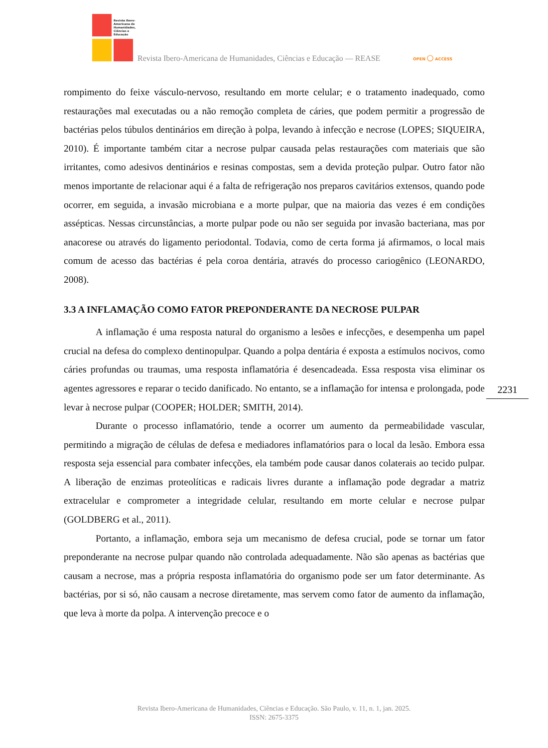Revista Ibero-Americana de Humanidades, Ciências e Educação
Revista Ibero-Americana de Humanidades, Ciências e Educação — REASE OPEN ○ ACCESS
rompimento do feixe vásculo-nervoso, resultando em morte celular; e o tratamento inadequado, como restaurações mal executadas ou a não remoção completa de cáries, que podem permitir a progressão de bactérias pelos túbulos dentinários em direção à polpa, levando à infecção e necrose (LOPES; SIQUEIRA, 2010). É importante também citar a necrose pulpar causada pelas restaurações com materiais que são irritantes, como adesivos dentinários e resinas compostas, sem a devida proteção pulpar. Outro fator não menos importante de relacionar aqui é a falta de refrigeração nos preparos cavitários extensos, quando pode ocorrer, em seguida, a invasão microbiana e a morte pulpar, que na maioria das vezes é em condições assépticas. Nessas circunstâncias, a morte pulpar pode ou não ser seguida por invasão bacteriana, mas por anacorese ou através do ligamento periodontal. Todavia, como de certa forma já afirmamos, o local mais comum de acesso das bactérias é pela coroa dentária, através do processo cariogênico (LEONARDO, 2008).
3.3 A INFLAMAÇÃO COMO FATOR PREPONDERANTE DA NECROSE PULPAR
A inflamação é uma resposta natural do organismo a lesões e infecções, e desempenha um papel crucial na defesa do complexo dentinopulpar. Quando a polpa dentária é exposta a estímulos nocivos, como cáries profundas ou traumas, uma resposta inflamatória é desencadeada. Essa resposta visa eliminar os agentes agressores e reparar o tecido danificado. No entanto, se a inflamação for intensa e prolongada, pode levar à necrose pulpar (COOPER; HOLDER; SMITH, 2014).
Durante o processo inflamatório, tende a ocorrer um aumento da permeabilidade vascular, permitindo a migração de células de defesa e mediadores inflamatórios para o local da lesão. Embora essa resposta seja essencial para combater infecções, ela também pode causar danos colaterais ao tecido pulpar. A liberação de enzimas proteolíticas e radicais livres durante a inflamação pode degradar a matriz extracelular e comprometer a integridade celular, resultando em morte celular e necrose pulpar (GOLDBERG et al., 2011).
Portanto, a inflamação, embora seja um mecanismo de defesa crucial, pode se tornar um fator preponderante na necrose pulpar quando não controlada adequadamente. Não são apenas as bactérias que causam a necrose, mas a própria resposta inflamatória do organismo pode ser um fator determinante. As bactérias, por si só, não causam a necrose diretamente, mas servem como fator de aumento da inflamação, que leva à morte da polpa. A intervenção precoce e o
2231
Revista Ibero-Americana de Humanidades, Ciências e Educação. São Paulo, v. 11, n. 1, jan. 2025.
ISSN: 2675-3375